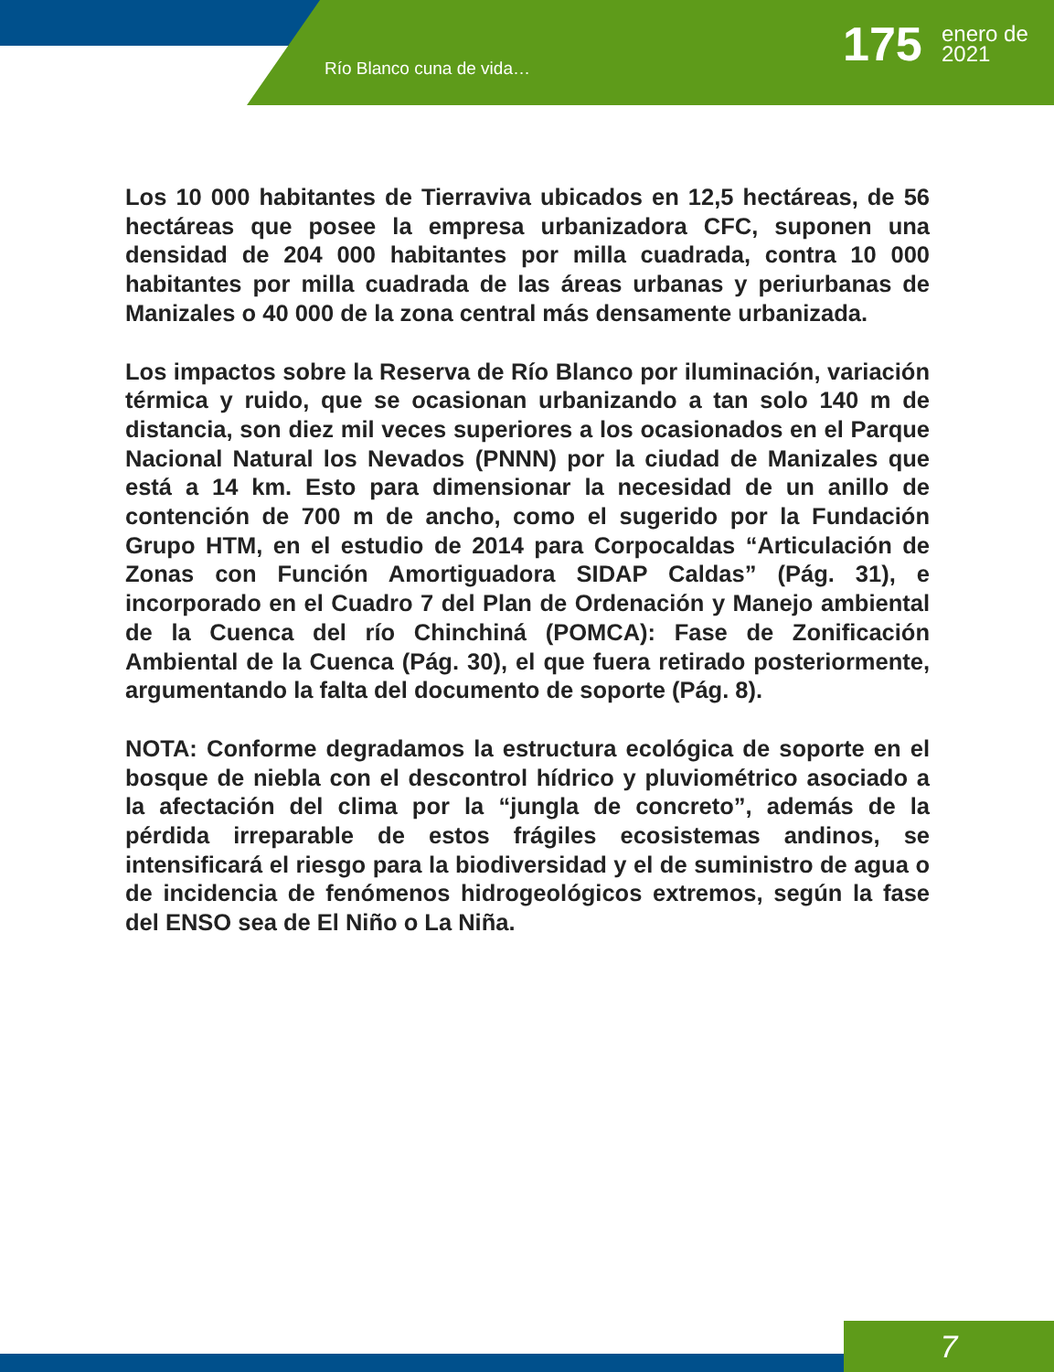Río Blanco cuna de vida… 175
enero de
2021
Los 10 000 habitantes de Tierraviva ubicados en 12,5 hectáreas, de 56 hectáreas que posee la empresa urbanizadora CFC, suponen una densidad de 204 000 habitantes por milla cuadrada, contra 10 000 habitantes por milla cuadrada de las áreas urbanas y periurbanas de Manizales o 40 000 de la zona central más densamente urbanizada.
Los impactos sobre la Reserva de Río Blanco por iluminación, variación térmica y ruido, que se ocasionan urbanizando a tan solo 140 m de distancia, son diez mil veces superiores a los ocasionados en el Parque Nacional Natural los Nevados (PNNN) por la ciudad de Manizales que está a 14 km. Esto para dimensionar la necesidad de un anillo de contención de 700 m de ancho, como el sugerido por la Fundación Grupo HTM, en el estudio de 2014 para Corpocaldas “Articulación de Zonas con Función Amortiguadora SIDAP Caldas” (Pág. 31), e incorporado en el Cuadro 7 del Plan de Ordenación y Manejo ambiental de la Cuenca del río Chinchiná (POMCA): Fase de Zonificación Ambiental de la Cuenca (Pág. 30), el que fuera retirado posteriormente, argumentando la falta del documento de soporte (Pág. 8).
NOTA: Conforme degradamos la estructura ecológica de soporte en el bosque de niebla con el descontrol hídrico y pluviométrico asociado a la afectación del clima por la “jungla de concreto”, además de la pérdida irreparable de estos frágiles ecosistemas andinos, se intensificará el riesgo para la biodiversidad y el de suministro de agua o de incidencia de fenómenos hidrogeológicos extremos, según la fase del ENSO sea de El Niño o La Niña.
7